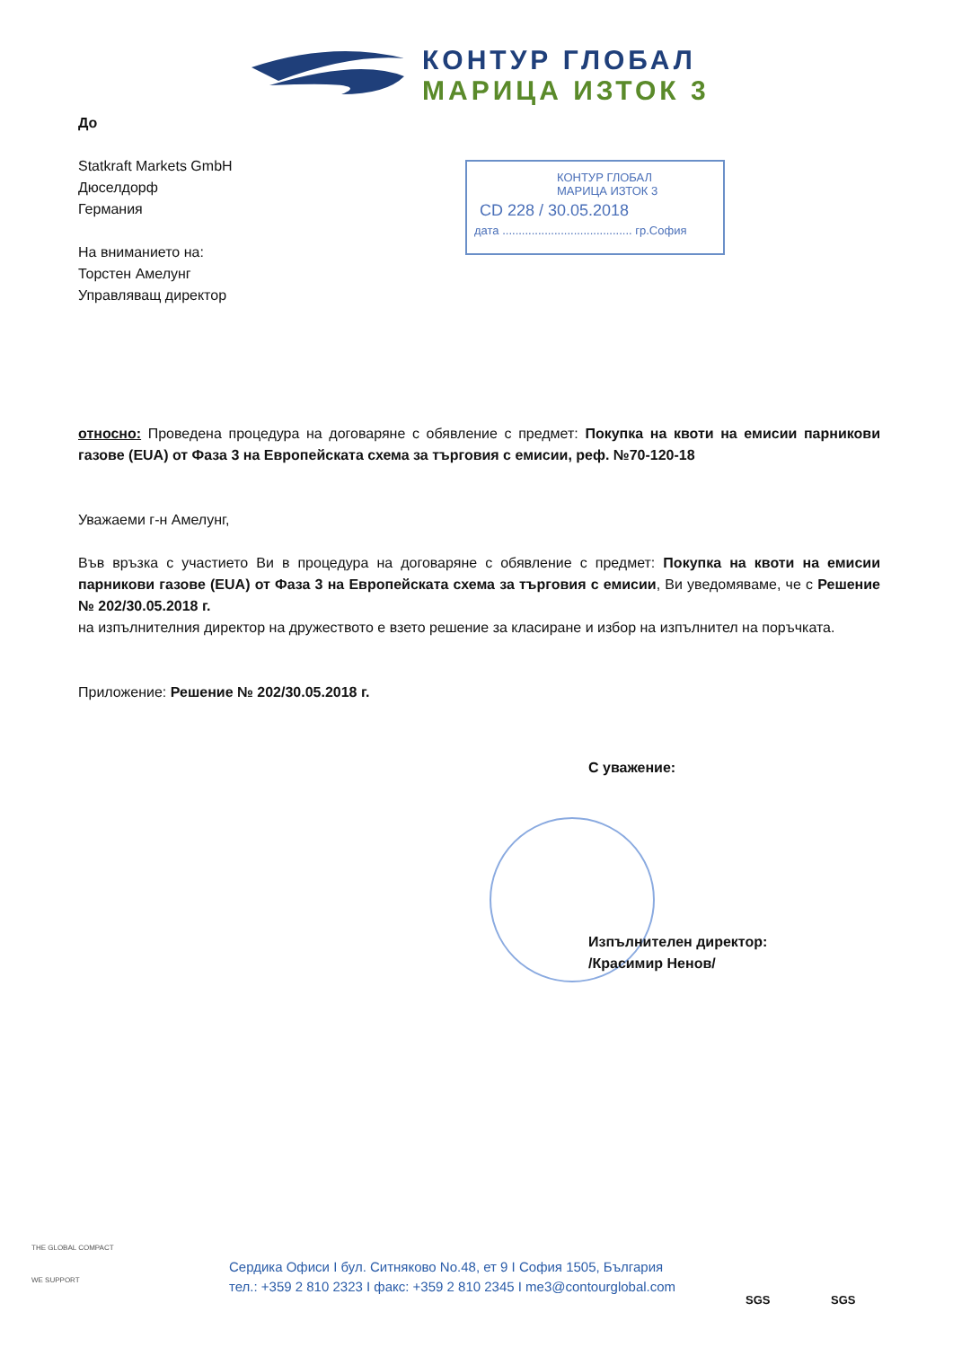КОНТУР ГЛОБАЛ
МАРИЦА ИЗТОК 3
КОНТУР ГЛОБАЛ
МАРИЦА ИЗТОК 3
СD 228 / 30.05.2018
дата ........................................ гр.София
До
Statkraft Markets GmbH
Дюселдорф
Германия
На вниманието на:
Торстен Амелунг
Управляващ директор
относно: Проведена процедура на договаряне с обявление с предмет: Покупка на квоти на емисии парникови газове (EUA) от Фаза 3 на Европейската схема за търговия с емисии, реф. №70-120-18
Уважаеми г-н Амелунг,
Във връзка с участието Ви в процедура на договаряне с обявление с предмет: Покупка на квоти на емисии парникови газове (EUA) от Фаза 3 на Европейската схема за търговия с емисии, Ви уведомяваме, че с Решение № 202/30.05.2018 г.
на изпълнителния директор на дружеството е взето решение за класиране и избор на изпълнител на поръчката.
Приложение: Решение № 202/30.05.2018 г.
С уважение:
Изпълнителен директор:
/Красимир Ненов/
THE GLOBAL COMPACT
WE SUPPORT
Сердика Офиси I бул. Ситняково No.48, ет 9 I София 1505, България
тел.: +359 2 810 2323 I факс: +359 2 810 2345 I me3@contourglobal.com
SGS SGS